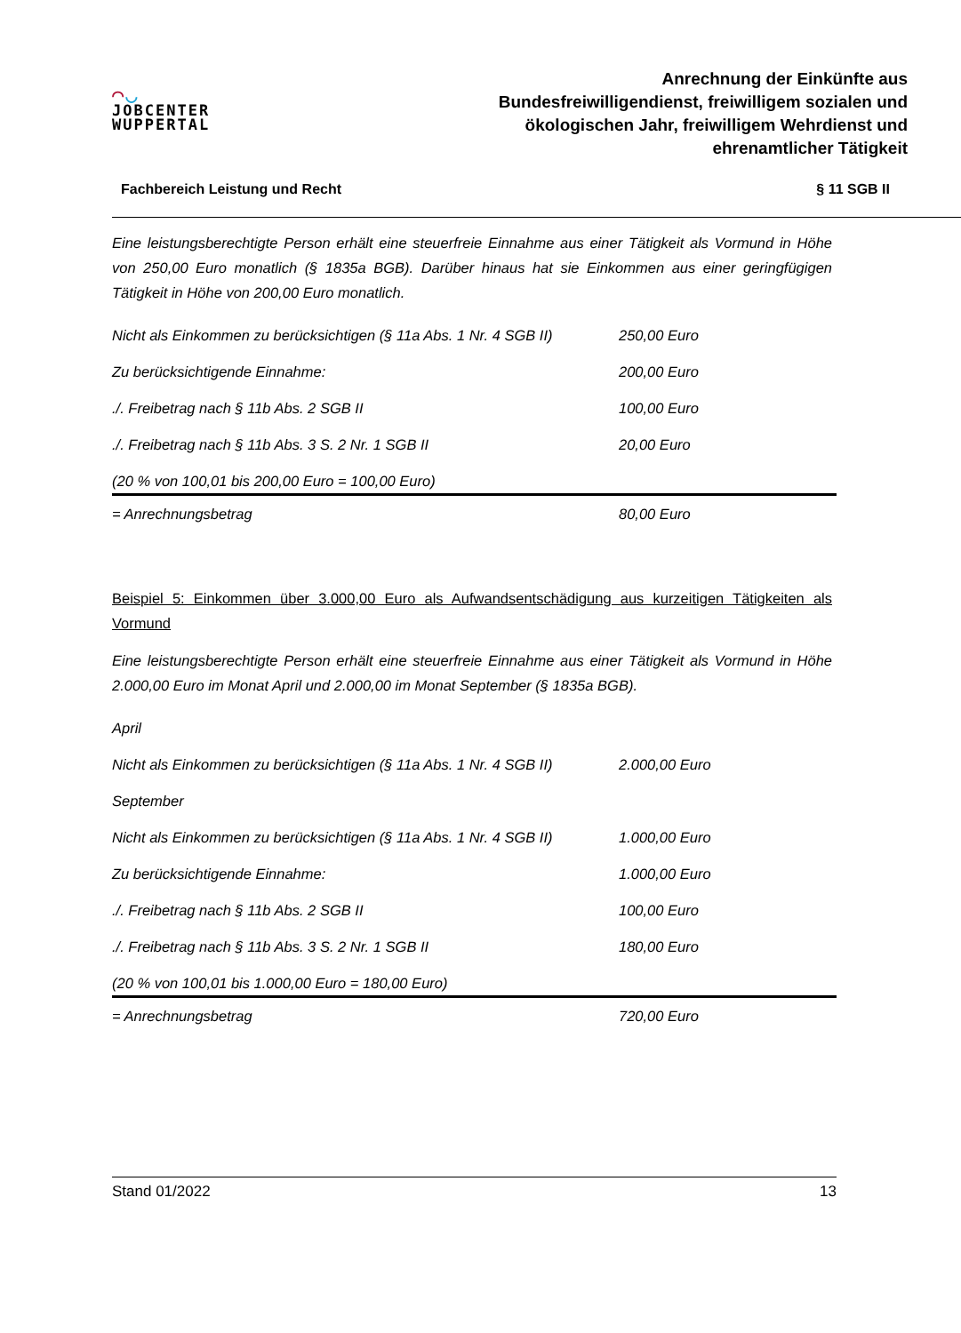◠◡
JOBCENTER
WUPPERTAL
Anrechnung der Einkünfte aus Bundesfreiwilligendienst, freiwilligem sozialen und ökologischen Jahr, freiwilligem Wehrdienst und ehrenamtlicher Tätigkeit
Fachbereich Leistung und Recht § 11 SGB II
Eine leistungsberechtigte Person erhält eine steuerfreie Einnahme aus einer Tätigkeit als Vormund in Höhe von 250,00 Euro monatlich (§ 1835a BGB). Darüber hinaus hat sie Einkommen aus einer geringfügigen Tätigkeit in Höhe von 200,00 Euro monatlich.
| Nicht als Einkommen zu berücksichtigen (§ 11a Abs. 1 Nr. 4 SGB II) | 250,00 Euro |
| Zu berücksichtigende Einnahme: | 200,00 Euro |
| ./. Freibetrag nach § 11b Abs. 2 SGB II | 100,00 Euro |
| ./. Freibetrag nach § 11b Abs. 3 S. 2 Nr. 1 SGB II | 20,00 Euro |
| (20 % von 100,01 bis 200,00 Euro = 100,00 Euro) | |
| = Anrechnungsbetrag | 80,00 Euro |
Beispiel 5: Einkommen über 3.000,00 Euro als Aufwandsentschädigung aus kurzeitigen Tätigkeiten als Vormund
Eine leistungsberechtigte Person erhält eine steuerfreie Einnahme aus einer Tätigkeit als Vormund in Höhe 2.000,00 Euro im Monat April und 2.000,00 im Monat September (§ 1835a BGB).
| April | |
| Nicht als Einkommen zu berücksichtigen (§ 11a Abs. 1 Nr. 4 SGB II) | 2.000,00 Euro |
| September | |
| Nicht als Einkommen zu berücksichtigen (§ 11a Abs. 1 Nr. 4 SGB II) | 1.000,00 Euro |
| Zu berücksichtigende Einnahme: | 1.000,00 Euro |
| ./. Freibetrag nach § 11b Abs. 2 SGB II | 100,00 Euro |
| ./. Freibetrag nach § 11b Abs. 3 S. 2 Nr. 1 SGB II | 180,00 Euro |
| (20 % von 100,01 bis 1.000,00 Euro = 180,00 Euro) | |
| = Anrechnungsbetrag | 720,00 Euro |
Stand 01/2022 13